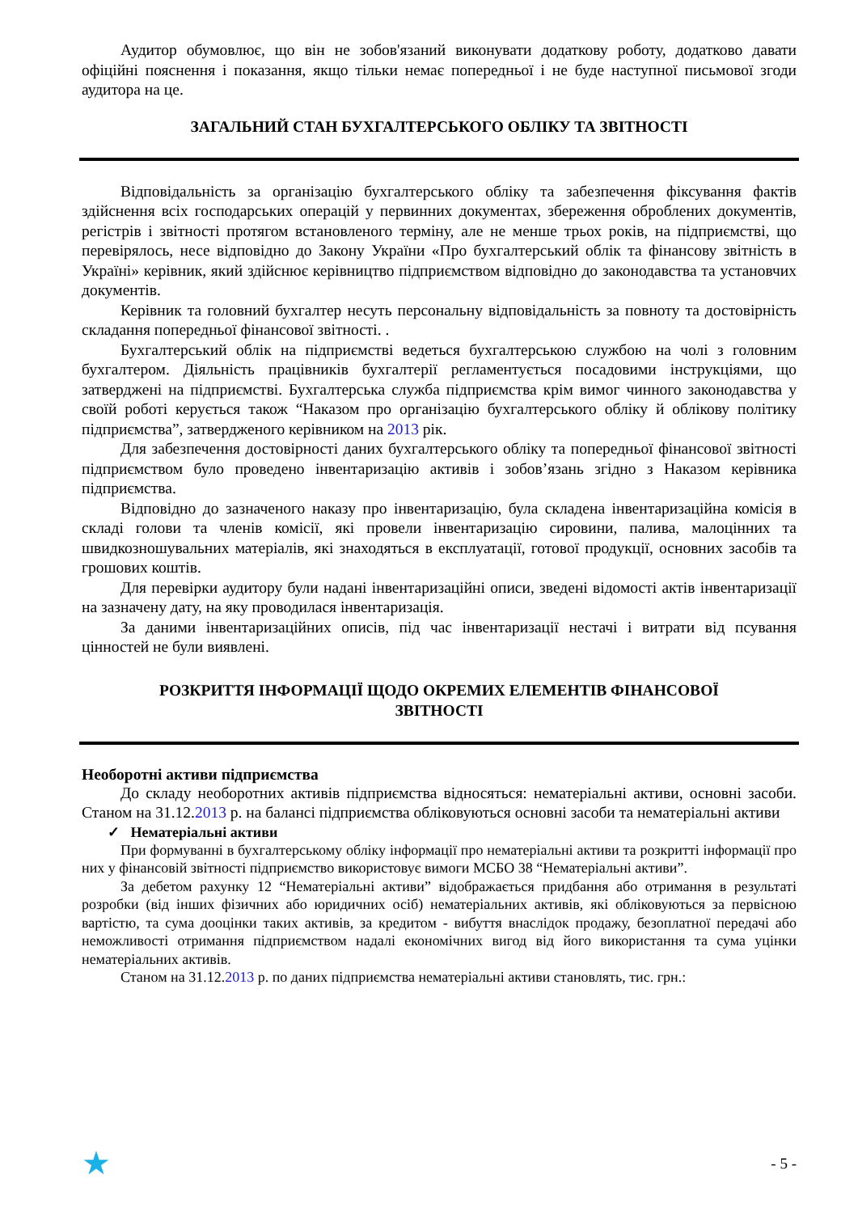Аудитор обумовлює, що він не зобов'язаний виконувати додаткову роботу, додатково давати офіційні пояснення і показання, якщо тільки немає попередньої і не буде наступної письмової згоди аудитора на це.
ЗАГАЛЬНИЙ СТАН БУХГАЛТЕРСЬКОГО ОБЛІКУ ТА ЗВІТНОСТІ
Відповідальність за організацію бухгалтерського обліку та забезпечення фіксування фактів здійснення всіх господарських операцій у первинних документах, збереження оброблених документів, регістрів і звітності протягом встановленого терміну, але не менше трьох років, на підприємстві, що перевірялось, несе відповідно до Закону України «Про бухгалтерський облік та фінансову звітність в Україні» керівник, який здійснює керівництво підприємством відповідно до законодавства та установчих документів.
Керівник та головний бухгалтер несуть персональну відповідальність за повноту та достовірність складання попередньої фінансової звітності. .
Бухгалтерський облік на підприємстві ведеться бухгалтерською службою на чолі з головним бухгалтером. Діяльність працівників бухгалтерії регламентується посадовими інструкціями, що затверджені на підприємстві. Бухгалтерська служба підприємства крім вимог чинного законодавства у своїй роботі керується також “Наказом про організацію бухгалтерського обліку й облікову політику підприємства”, затвердженого керівником на 2013 рік.
Для забезпечення достовірності даних бухгалтерського обліку та попередньої фінансової звітності підприємством було проведено інвентаризацію активів і зобов’язань згідно з Наказом керівника підприємства.
Відповідно до зазначеного наказу про інвентаризацію, була складена інвентаризаційна комісія в складі голови та членів комісії, які провели інвентаризацію сировини, палива, малоцінних та швидкозношувальних матеріалів, які знаходяться в експлуатації, готової продукції, основних засобів та грошових коштів.
Для перевірки аудитору були надані інвентаризаційні описи, зведені відомості актів інвентаризації на зазначену дату, на яку проводилася інвентаризація.
За даними інвентаризаційних описів, під час інвентаризації нестачі і витрати від псування цінностей не були виявлені.
РОЗКРИТТЯ ІНФОРМАЦІЇ ЩОДО ОКРЕМИХ ЕЛЕМЕНТІВ ФІНАНСОВОЇ
ЗВІТНОСТІ
Необоротні активи підприємства
До складу необоротних активів підприємства відносяться: нематеріальні активи, основні засоби. Станом на 31.12.2013 р. на балансі підприємства обліковуються основні засоби та нематеріальні активи
✓ Нематеріальні активи
При формуванні в бухгалтерському обліку інформації про нематеріальні активи та розкритті інформації про них у фінансовій звітності підприємство використовує вимоги МСБО 38 “Нематеріальні активи”.
За дебетом рахунку 12 “Нематеріальні активи” відображається придбання або отримання в результаті розробки (від інших фізичних або юридичних осіб) нематеріальних активів, які обліковуються за первісною вартістю, та сума дооцінки таких активів, за кредитом - вибуття внаслідок продажу, безоплатної передачі або неможливості отримання підприємством надалі економічних вигод від його використання та сума уцінки нематеріальних активів.
Станом на 31.12.2013 р. по даних підприємства нематеріальні активи становлять, тис. грн.:
★ - 5 -